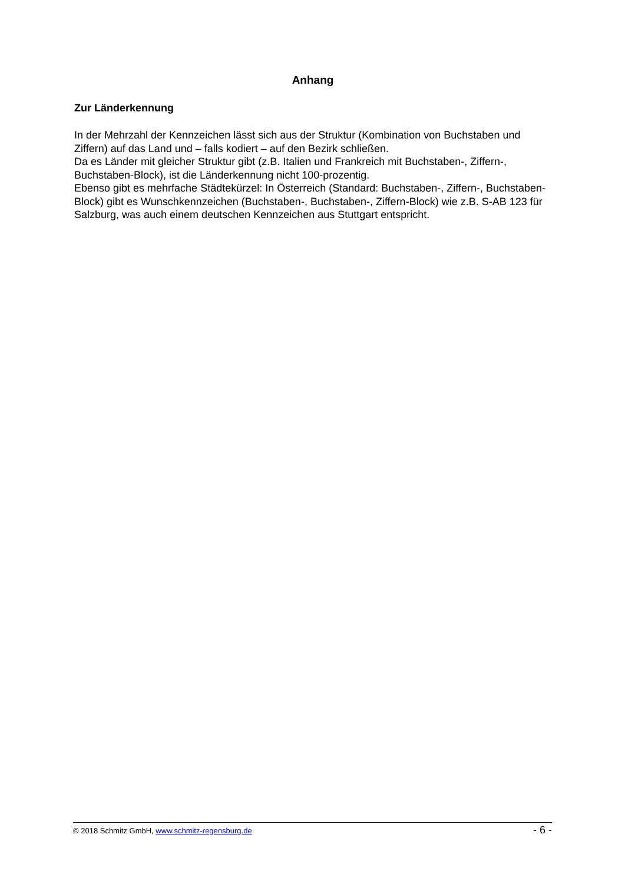Anhang
Zur Länderkennung
In der Mehrzahl der Kennzeichen lässt sich aus der Struktur (Kombination von Buchstaben und Ziffern) auf das Land und – falls kodiert – auf den Bezirk schließen.
Da es Länder mit gleicher Struktur gibt (z.B. Italien und Frankreich mit Buchstaben-, Ziffern-, Buchstaben-Block), ist die Länderkennung nicht 100-prozentig.
Ebenso gibt es mehrfache Städtekürzel: In Österreich (Standard: Buchstaben-, Ziffern-, Buchstaben-Block) gibt es Wunschkennzeichen (Buchstaben-, Buchstaben-, Ziffern-Block) wie z.B. S-AB 123 für Salzburg, was auch einem deutschen Kennzeichen aus Stuttgart entspricht.
© 2018 Schmitz GmbH, www.schmitz-regensburg.de - 6 -